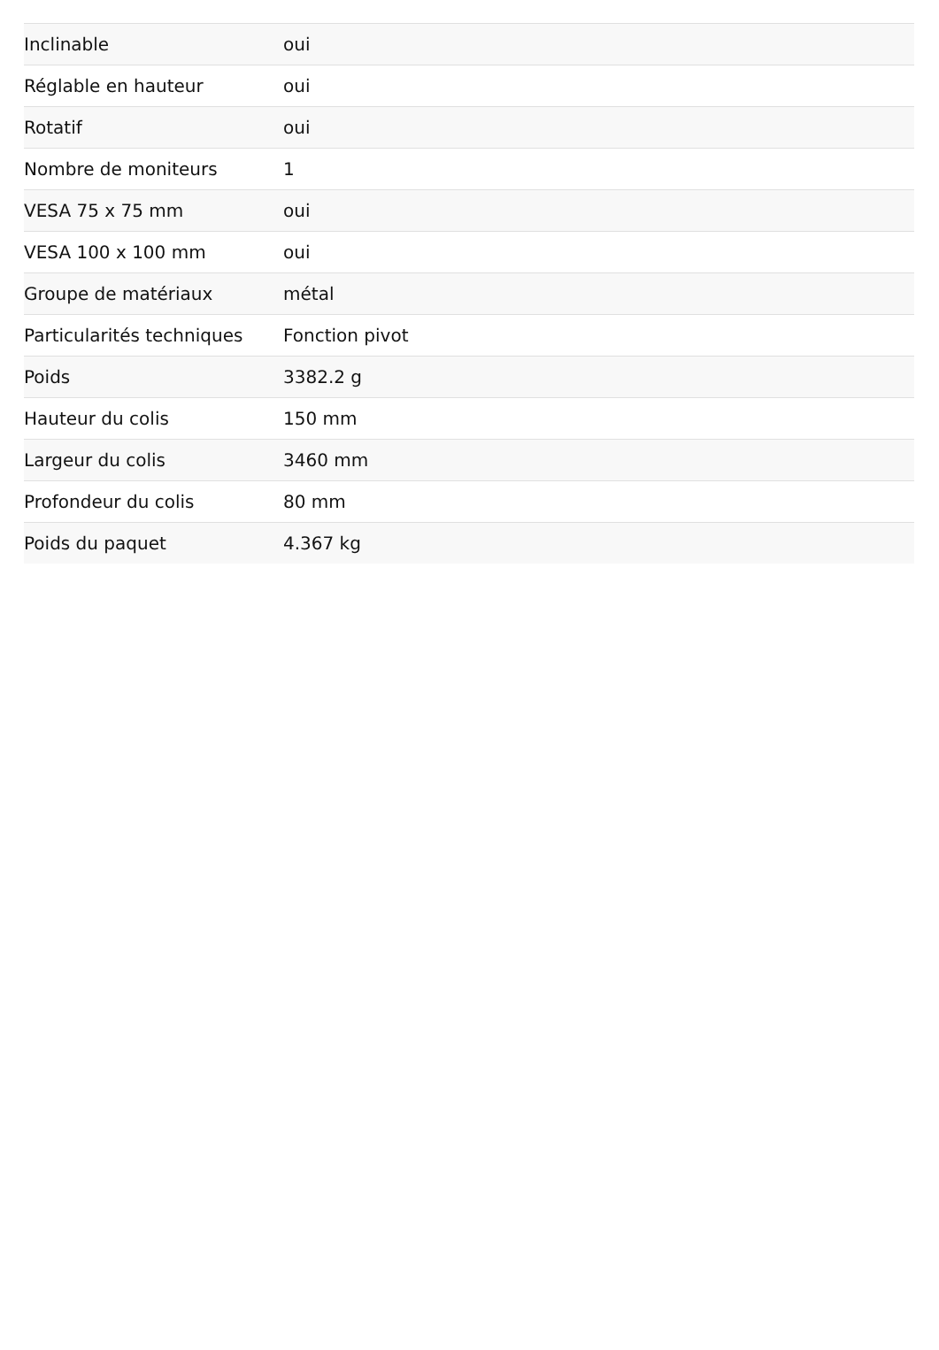| Inclinable | oui |
| Réglable en hauteur | oui |
| Rotatif | oui |
| Nombre de moniteurs | 1 |
| VESA 75 x 75 mm | oui |
| VESA 100 x 100 mm | oui |
| Groupe de matériaux | métal |
| Particularités techniques | Fonction pivot |
| Poids | 3382.2 g |
| Hauteur du colis | 150 mm |
| Largeur du colis | 3460 mm |
| Profondeur du colis | 80 mm |
| Poids du paquet | 4.367 kg |